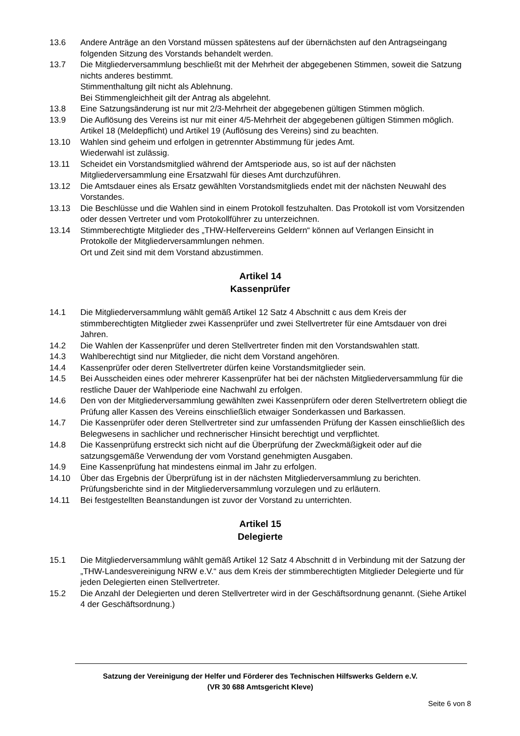13.6 Andere Anträge an den Vorstand müssen spätestens auf der übernächsten auf den Antragseingang folgenden Sitzung des Vorstands behandelt werden.
13.7 Die Mitgliederversammlung beschließt mit der Mehrheit der abgegebenen Stimmen, soweit die Satzung nichts anderes bestimmt.
Stimmenthaltung gilt nicht als Ablehnung.
Bei Stimmengleichheit gilt der Antrag als abgelehnt.
13.8 Eine Satzungsänderung ist nur mit 2/3-Mehrheit der abgegebenen gültigen Stimmen möglich.
13.9 Die Auflösung des Vereins ist nur mit einer 4/5-Mehrheit der abgegebenen gültigen Stimmen möglich.
Artikel 18 (Meldepflicht) und Artikel 19 (Auflösung des Vereins) sind zu beachten.
13.10 Wahlen sind geheim und erfolgen in getrennter Abstimmung für jedes Amt.
Wiederwahl ist zulässig.
13.11 Scheidet ein Vorstandsmitglied während der Amtsperiode aus, so ist auf der nächsten Mitgliederversammlung eine Ersatzwahl für dieses Amt durchzuführen.
13.12 Die Amtsdauer eines als Ersatz gewählten Vorstandsmitglieds endet mit der nächsten Neuwahl des Vorstandes.
13.13 Die Beschlüsse und die Wahlen sind in einem Protokoll festzuhalten. Das Protokoll ist vom Vorsitzenden oder dessen Vertreter und vom Protokollführer zu unterzeichnen.
13.14 Stimmberechtigte Mitglieder des „THW-Helfervereins Geldern“ können auf Verlangen Einsicht in Protokolle der Mitgliederversammlungen nehmen.
Ort und Zeit sind mit dem Vorstand abzustimmen.
Artikel 14
Kassenprüfer
14.1 Die Mitgliederversammlung wählt gemäß Artikel 12 Satz 4 Abschnitt c aus dem Kreis der stimmberechtigten Mitglieder zwei Kassenprüfer und zwei Stellvertreter für eine Amtsdauer von drei Jahren.
14.2 Die Wahlen der Kassenprüfer und deren Stellvertreter finden mit den Vorstandswahlen statt.
14.3 Wahlberechtigt sind nur Mitglieder, die nicht dem Vorstand angehören.
14.4 Kassenprüfer oder deren Stellvertreter dürfen keine Vorstandsmitglieder sein.
14.5 Bei Ausscheiden eines oder mehrerer Kassenprüfer hat bei der nächsten Mitgliederversammlung für die restliche Dauer der Wahlperiode eine Nachwahl zu erfolgen.
14.6 Den von der Mitgliederversammlung gewählten zwei Kassenprüfern oder deren Stellvertretern obliegt die Prüfung aller Kassen des Vereins einschließlich etwaiger Sonderkassen und Barkassen.
14.7 Die Kassenprüfer oder deren Stellvertreter sind zur umfassenden Prüfung der Kassen einschließlich des Belegwesens in sachlicher und rechnerischer Hinsicht berechtigt und verpflichtet.
14.8 Die Kassenprüfung erstreckt sich nicht auf die Überprüfung der Zweckmäßigkeit oder auf die satzungsgemäße Verwendung der vom Vorstand genehmigten Ausgaben.
14.9 Eine Kassenprüfung hat mindestens einmal im Jahr zu erfolgen.
14.10 Über das Ergebnis der Überprüfung ist in der nächsten Mitgliederversammlung zu berichten. Prüfungsberichte sind in der Mitgliederversammlung vorzulegen und zu erläutern.
14.11 Bei festgestellten Beanstandungen ist zuvor der Vorstand zu unterrichten.
Artikel 15
Delegierte
15.1 Die Mitgliederversammlung wählt gemäß Artikel 12 Satz 4 Abschnitt d in Verbindung mit der Satzung der „THW-Landesvereinigung NRW e.V.“ aus dem Kreis der stimmberechtigten Mitglieder Delegierte und für jeden Delegierten einen Stellvertreter.
15.2 Die Anzahl der Delegierten und deren Stellvertreter wird in der Geschäftsordnung genannt. (Siehe Artikel 4 der Geschäftsordnung.)
Satzung der Vereinigung der Helfer und Förderer des Technischen Hilfswerks Geldern e.V.
(VR 30 688 Amtsgericht Kleve)
Seite 6 von 8